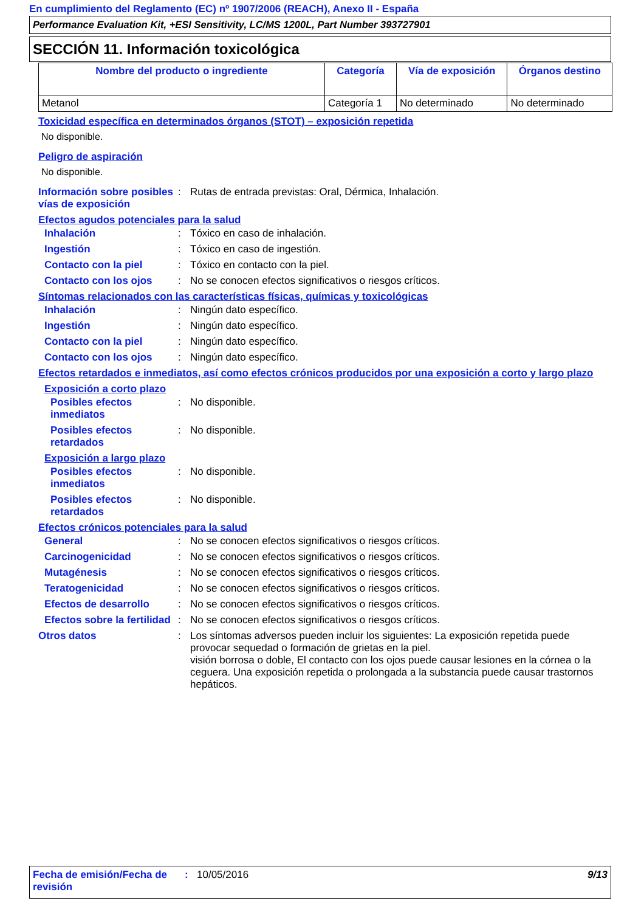En cumplimiento del Reglamento (EC) nº 1907/2006 (REACH), Anexo II - España
Performance Evaluation Kit, +ESI Sensitivity, LC/MS 1200L, Part Number 393727901
SECCIÓN 11. Información toxicológica
| Nombre del producto o ingrediente | Categoría | Vía de exposición | Órganos destino |
| --- | --- | --- | --- |
| Metanol | Categoría 1 | No determinado | No determinado |
Toxicidad específica en determinados órganos (STOT) – exposición repetida
No disponible.
Peligro de aspiración
No disponible.
Información sobre posibles vías de exposición
:
Rutas de entrada previstas: Oral, Dérmica, Inhalación.
Efectos agudos potenciales para la salud
Inhalación
:
Tóxico en caso de inhalación.
Ingestión
:
Tóxico en caso de ingestión.
Contacto con la piel
:
Tóxico en contacto con la piel.
Contacto con los ojos
:
No se conocen efectos significativos o riesgos críticos.
Síntomas relacionados con las características físicas, químicas y toxicológicas
Inhalación
:
Ningún dato específico.
Ingestión
:
Ningún dato específico.
Contacto con la piel
:
Ningún dato específico.
Contacto con los ojos
:
Ningún dato específico.
Efectos retardados e inmediatos, así como efectos crónicos producidos por una exposición a corto y largo plazo
Exposición a corto plazo
Posibles efectos inmediatos
:
No disponible.
Posibles efectos retardados
:
No disponible.
Exposición a largo plazo
Posibles efectos inmediatos
:
No disponible.
Posibles efectos retardados
:
No disponible.
Efectos crónicos potenciales para la salud
General
:
No se conocen efectos significativos o riesgos críticos.
Carcinogenicidad
:
No se conocen efectos significativos o riesgos críticos.
Mutagénesis
:
No se conocen efectos significativos o riesgos críticos.
Teratogenicidad
:
No se conocen efectos significativos o riesgos críticos.
Efectos de desarrollo
:
No se conocen efectos significativos o riesgos críticos.
Efectos sobre la fertilidad
:
No se conocen efectos significativos o riesgos críticos.
Otros datos
:
Los síntomas adversos pueden incluir los siguientes: La exposición repetida puede provocar sequedad o formación de grietas en la piel.
visión borrosa o doble, El contacto con los ojos puede causar lesiones en la córnea o la ceguera. Una exposición repetida o prolongada a la substancia puede causar trastornos hepáticos.
Fecha de emisión/Fecha de revisión
:
10/05/2016
9/13